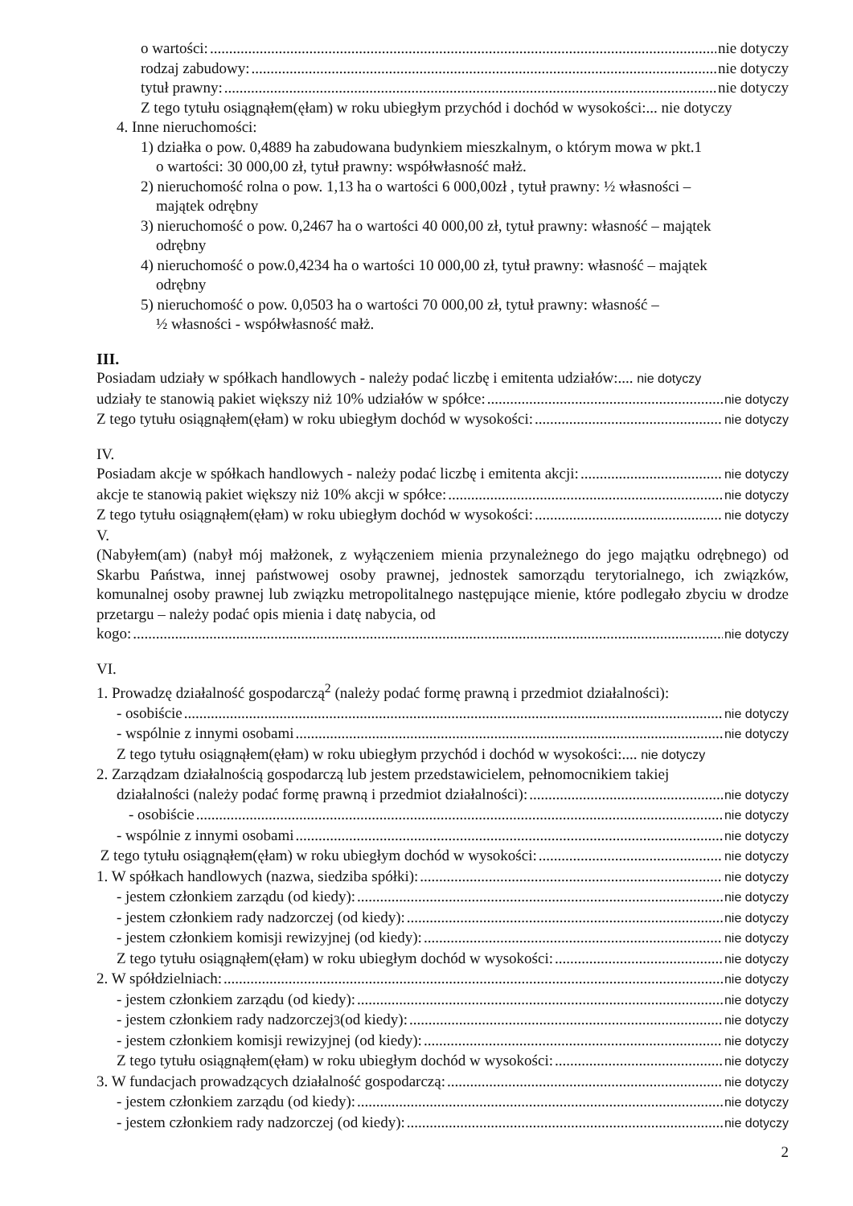o wartości: nie dotyczy
rodzaj zabudowy: nie dotyczy
tytuł prawny: nie dotyczy
Z tego tytułu osiągnąłem(ęłam) w roku ubiegłym przychód i dochód w wysokości:... nie dotyczy
4. Inne nieruchomości:
1) działka o pow. 0,4889 ha zabudowana budynkiem mieszkalnym, o którym mowa w pkt.1
o wartości: 30 000,00 zł, tytuł prawny: współwłasność małż.
2) nieruchomość rolna o pow. 1,13 ha o wartości 6 000,00zł , tytuł prawny: ½ własności –
majątek odrębny
3) nieruchomość o pow. 0,2467 ha o wartości 40 000,00 zł, tytuł prawny: własność – majątek
odrębny
4) nieruchomość o pow.0,4234 ha o wartości 10 000,00 zł, tytuł prawny: własność – majątek
odrębny
5) nieruchomość o pow. 0,0503 ha o wartości 70 000,00 zł, tytuł prawny: własność –
½ własności - współwłasność małż.
III.
Posiadam udziały w spółkach handlowych - należy podać liczbę i emitenta udziałów:.... nie dotyczy
udziały te stanowią pakiet większy niż 10% udziałów w spółce: nie dotyczy
Z tego tytułu osiągnąłem(ęłam) w roku ubiegłym dochód w wysokości: nie dotyczy
IV.
Posiadam akcje w spółkach handlowych - należy podać liczbę i emitenta akcji: nie dotyczy
akcje te stanowią pakiet większy niż 10% akcji w spółce: nie dotyczy
Z tego tytułu osiągnąłem(ęłam) w roku ubiegłym dochód w wysokości: nie dotyczy
V.
(Nabyłem(am) (nabył mój małżonek, z wyłączeniem mienia przynależnego do jego majątku odrębnego) od Skarbu Państwa, innej państwowej osoby prawnej, jednostek samorządu terytorialnego, ich związków, komunalnej osoby prawnej lub związku metropolitalnego następujące mienie, które podlegało zbyciu w drodze przetargu – należy podać opis mienia i datę nabycia, od
kogo: nie dotyczy
VI.
1. Prowadzę działalność gospodarczą<sup>2</sup> (należy podać formę prawną i przedmiot działalności):
- osobiście nie dotyczy
- wspólnie z innymi osobami nie dotyczy
Z tego tytułu osiągnąłem(ęłam) w roku ubiegłym przychód i dochód w wysokości:.... nie dotyczy
2. Zarządzam działalnością gospodarczą lub jestem przedstawicielem, pełnomocnikiem takiej
działalności (należy podać formę prawną i przedmiot działalności): nie dotyczy
- osobiście nie dotyczy
- wspólnie z innymi osobami nie dotyczy
Z tego tytułu osiągnąłem(ęłam) w roku ubiegłym dochód w wysokości: nie dotyczy
1. W spółkach handlowych (nazwa, siedziba spółki): nie dotyczy
- jestem członkiem zarządu (od kiedy): nie dotyczy
- jestem członkiem rady nadzorczej (od kiedy): nie dotyczy
- jestem członkiem komisji rewizyjnej (od kiedy): nie dotyczy
Z tego tytułu osiągnąłem(ęłam) w roku ubiegłym dochód w wysokości: nie dotyczy
2. W spółdzielniach: nie dotyczy
- jestem członkiem zarządu (od kiedy): nie dotyczy
- jestem członkiem rady nadzorczej<sup>3</sup> (od kiedy): nie dotyczy
- jestem członkiem komisji rewizyjnej (od kiedy): nie dotyczy
Z tego tytułu osiągnąłem(ęłam) w roku ubiegłym dochód w wysokości: nie dotyczy
3. W fundacjach prowadzących działalność gospodarczą: nie dotyczy
- jestem członkiem zarządu (od kiedy): nie dotyczy
- jestem członkiem rady nadzorczej (od kiedy): nie dotyczy
2